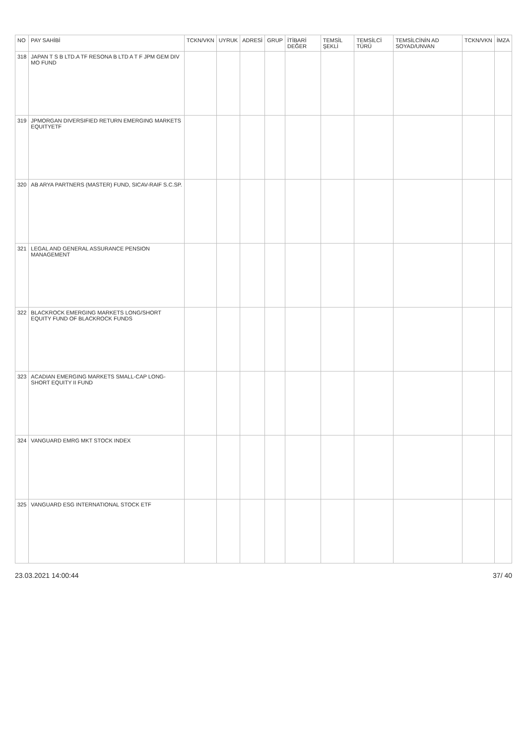| NO | PAY SAHİBİ | TCKN/VKN | UYRUK | ADRESİ | GRUP | İTİBARİ DEĞER | TEMSİL ŞEKLİ | TEMSİLCİ TÜRÜ | TEMSİLCİNİN AD SOYAD/UNVAN | TCKN/VKN | İMZA |
| --- | --- | --- | --- | --- | --- | --- | --- | --- | --- | --- | --- |
| 318 | JAPAN T S B LTD.A TF RESONA B LTD A T F JPM GEM DIV MO FUND | | | | | | | | | | |
| 319 | JPMORGAN DIVERSIFIED RETURN EMERGING MARKETS EQUITYETF | | | | | | | | | | |
| 320 | AB ARYA PARTNERS (MASTER) FUND, SICAV-RAIF S.C.SP. | | | | | | | | | | |
| 321 | LEGAL AND GENERAL ASSURANCE PENSION MANAGEMENT | | | | | | | | | | |
| 322 | BLACKROCK EMERGING MARKETS LONG/SHORT EQUITY FUND OF BLACKROCK FUNDS | | | | | | | | | | |
| 323 | ACADIAN EMERGING MARKETS SMALL-CAP LONG-SHORT EQUITY II FUND | | | | | | | | | | |
| 324 | VANGUARD EMRG MKT STOCK INDEX | | | | | | | | | | |
| 325 | VANGUARD ESG INTERNATIONAL STOCK ETF | | | | | | | | | | |
23.03.2021 14:00:44 37/ 40